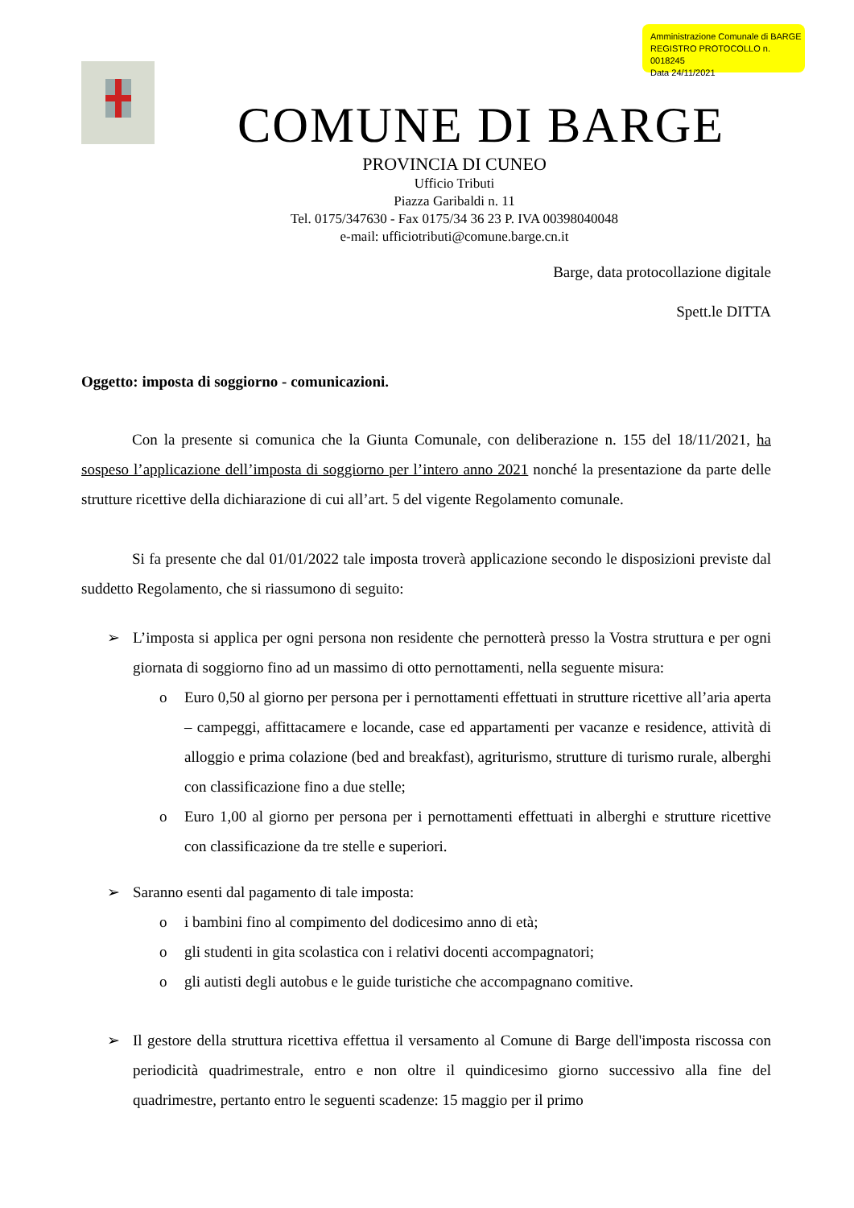Amministrazione Comunale di BARGE
REGISTRO PROTOCOLLO n. 0018245
Data 24/11/2021
COMUNE DI BARGE
PROVINCIA DI CUNEO
Ufficio Tributi
Piazza Garibaldi n. 11
Tel. 0175/347630 - Fax 0175/34 36 23 P. IVA 00398040048
e-mail: ufficiotributi@comune.barge.cn.it
Barge, data protocollazione digitale
Spett.le DITTA
Oggetto: imposta di soggiorno - comunicazioni.
Con la presente si comunica che la Giunta Comunale, con deliberazione n. 155 del 18/11/2021, ha sospeso l’applicazione dell’imposta di soggiorno per l’intero anno 2021 nonché la presentazione da parte delle strutture ricettive della dichiarazione di cui all’art. 5 del vigente Regolamento comunale.
Si fa presente che dal 01/01/2022 tale imposta troverà applicazione secondo le disposizioni previste dal suddetto Regolamento, che si riassumono di seguito:
➢ L’imposta si applica per ogni persona non residente che pernotterà presso la Vostra struttura e per ogni giornata di soggiorno fino ad un massimo di otto pernottamenti, nella seguente misura:
o Euro 0,50 al giorno per persona per i pernottamenti effettuati in strutture ricettive all’aria aperta – campeggi, affittacamere e locande, case ed appartamenti per vacanze e residence, attività di alloggio e prima colazione (bed and breakfast), agriturismo, strutture di turismo rurale, alberghi con classificazione fino a due stelle;
o Euro 1,00 al giorno per persona per i pernottamenti effettuati in alberghi e strutture ricettive con classificazione da tre stelle e superiori.
➢ Saranno esenti dal pagamento di tale imposta:
o i bambini fino al compimento del dodicesimo anno di età;
o gli studenti in gita scolastica con i relativi docenti accompagnatori;
o gli autisti degli autobus e le guide turistiche che accompagnano comitive.
➢ Il gestore della struttura ricettiva effettua il versamento al Comune di Barge dell'imposta riscossa con periodicità quadrimestrale, entro e non oltre il quindicesimo giorno successivo alla fine del quadrimestre, pertanto entro le seguenti scadenze: 15 maggio per il primo